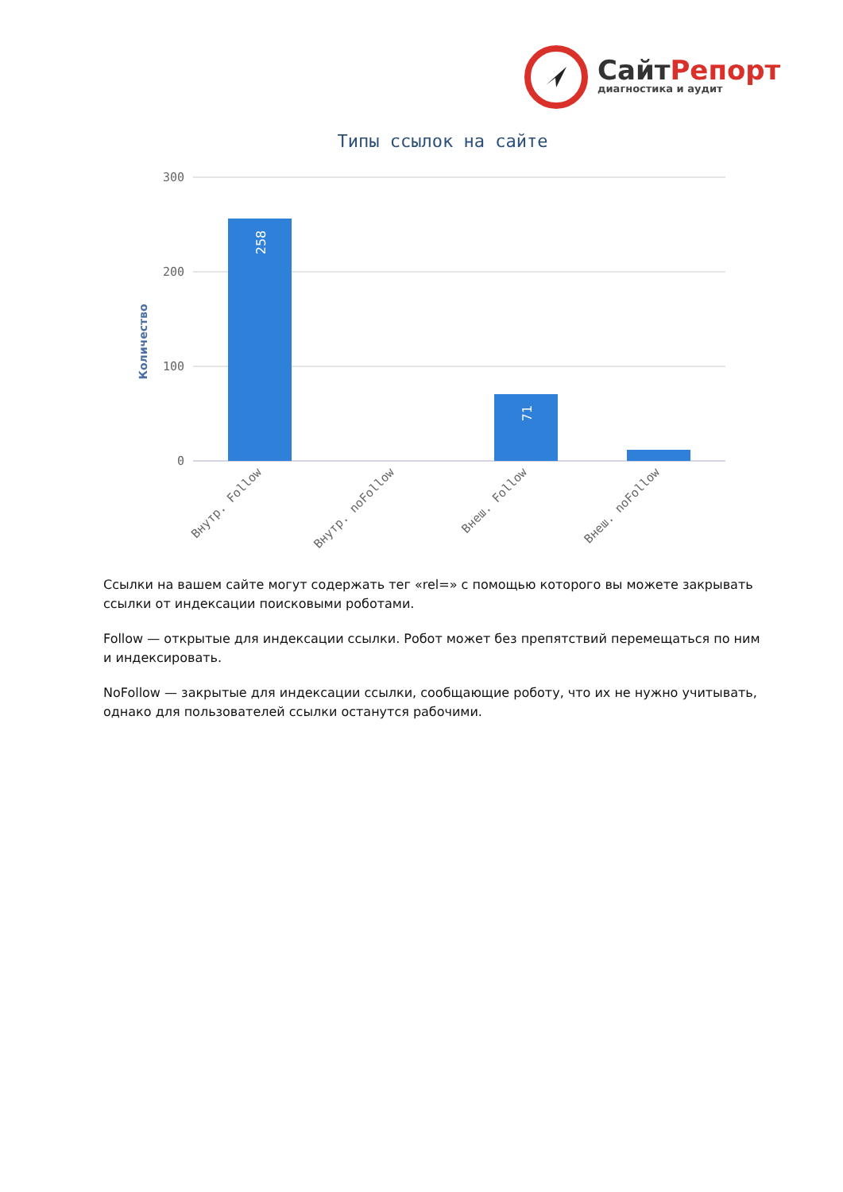СайтРепорт
диагностика и аудит
Типы ссылок на сайте
300
200
100
0
Количество
258
71
Внутр. Follow
Внутр. noFollow
Внеш. Follow
Внеш. noFollow
Ссылки на вашем сайте могут содержать тег «rel=» с помощью которого вы можете закрывать ссылки от индексации поисковыми роботами.
Follow — открытые для индексации ссылки. Робот может без препятствий перемещаться по ним и индексировать.
NoFollow — закрытые для индексации ссылки, сообщающие роботу, что их не нужно учитывать, однако для пользователей ссылки останутся рабочими.